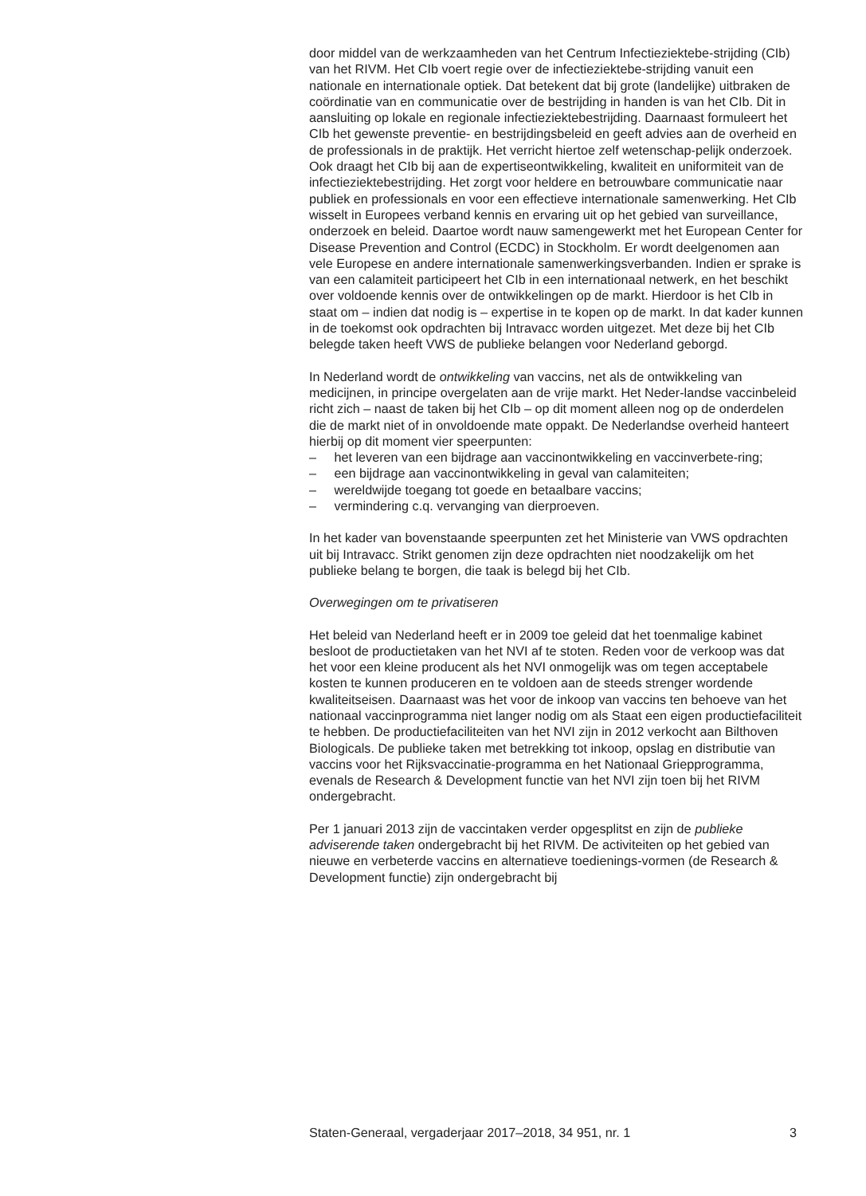door middel van de werkzaamheden van het Centrum Infectieziektebe-strijding (CIb) van het RIVM. Het CIb voert regie over de infectieziektebe-strijding vanuit een nationale en internationale optiek. Dat betekent dat bij grote (landelijke) uitbraken de coördinatie van en communicatie over de bestrijding in handen is van het CIb. Dit in aansluiting op lokale en regionale infectieziektebestrijding. Daarnaast formuleert het CIb het gewenste preventie- en bestrijdingsbeleid en geeft advies aan de overheid en de professionals in de praktijk. Het verricht hiertoe zelf wetenschap-pelijk onderzoek. Ook draagt het CIb bij aan de expertiseontwikkeling, kwaliteit en uniformiteit van de infectieziektebestrijding. Het zorgt voor heldere en betrouwbare communicatie naar publiek en professionals en voor een effectieve internationale samenwerking. Het CIb wisselt in Europees verband kennis en ervaring uit op het gebied van surveillance, onderzoek en beleid. Daartoe wordt nauw samengewerkt met het European Center for Disease Prevention and Control (ECDC) in Stockholm. Er wordt deelgenomen aan vele Europese en andere internationale samenwerkingsverbanden. Indien er sprake is van een calamiteit participeert het CIb in een internationaal netwerk, en het beschikt over voldoende kennis over de ontwikkelingen op de markt. Hierdoor is het CIb in staat om – indien dat nodig is – expertise in te kopen op de markt. In dat kader kunnen in de toekomst ook opdrachten bij Intravacc worden uitgezet. Met deze bij het CIb belegde taken heeft VWS de publieke belangen voor Nederland geborgd.
In Nederland wordt de ontwikkeling van vaccins, net als de ontwikkeling van medicijnen, in principe overgelaten aan de vrije markt. Het Neder-landse vaccinbeleid richt zich – naast de taken bij het CIb – op dit moment alleen nog op de onderdelen die de markt niet of in onvoldoende mate oppakt. De Nederlandse overheid hanteert hierbij op dit moment vier speerpunten:
– het leveren van een bijdrage aan vaccinontwikkeling en vaccinverbete-ring;
– een bijdrage aan vaccinontwikkeling in geval van calamiteiten;
– wereldwijde toegang tot goede en betaalbare vaccins;
– vermindering c.q. vervanging van dierproeven.
In het kader van bovenstaande speerpunten zet het Ministerie van VWS opdrachten uit bij Intravacc. Strikt genomen zijn deze opdrachten niet noodzakelijk om het publieke belang te borgen, die taak is belegd bij het CIb.
Overwegingen om te privatiseren
Het beleid van Nederland heeft er in 2009 toe geleid dat het toenmalige kabinet besloot de productietaken van het NVI af te stoten. Reden voor de verkoop was dat het voor een kleine producent als het NVI onmogelijk was om tegen acceptabele kosten te kunnen produceren en te voldoen aan de steeds strenger wordende kwaliteitseisen. Daarnaast was het voor de inkoop van vaccins ten behoeve van het nationaal vaccinprogramma niet langer nodig om als Staat een eigen productiefaciliteit te hebben. De productiefaciliteiten van het NVI zijn in 2012 verkocht aan Bilthoven Biologicals. De publieke taken met betrekking tot inkoop, opslag en distributie van vaccins voor het Rijksvaccinatie-programma en het Nationaal Griepprogramma, evenals de Research & Development functie van het NVI zijn toen bij het RIVM ondergebracht.
Per 1 januari 2013 zijn de vaccintaken verder opgesplitst en zijn de publieke adviserende taken ondergebracht bij het RIVM. De activiteiten op het gebied van nieuwe en verbeterde vaccins en alternatieve toedienings-vormen (de Research & Development functie) zijn ondergebracht bij
Staten-Generaal, vergaderjaar 2017–2018, 34 951, nr. 1 3